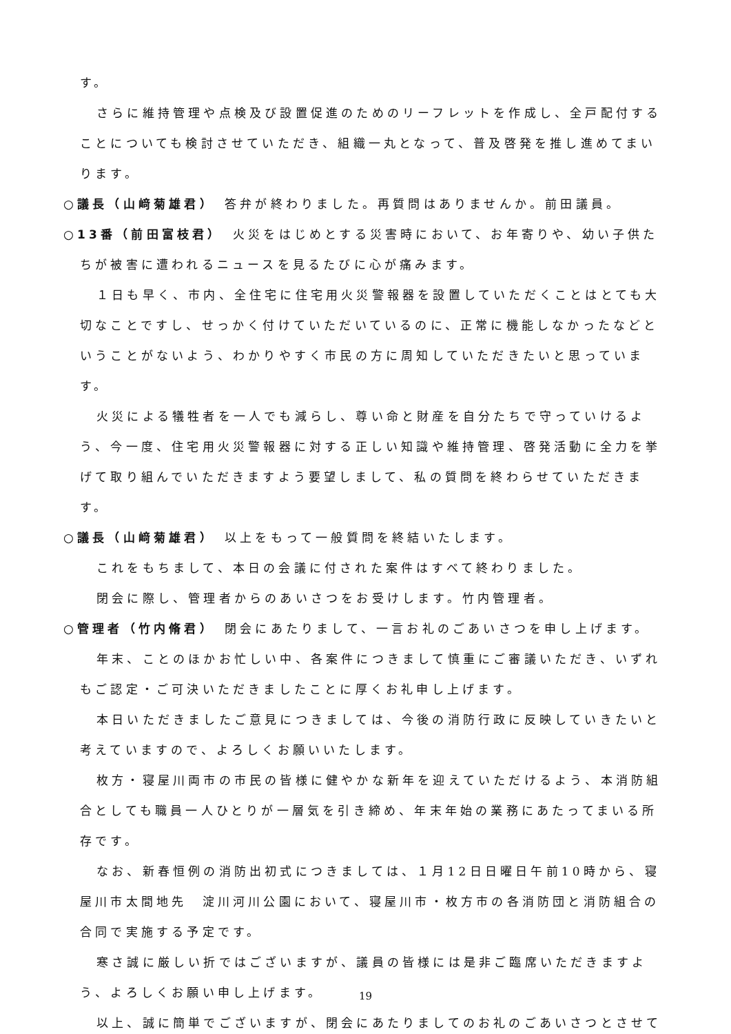す。
さらに維持管理や点検及び設置促進のためのリーフレットを作成し、全戸配付することについても検討させていただき、組織一丸となって、普及啓発を推し進めてまいります。
○議長（山﨑菊雄君）　答弁が終わりました。再質問はありませんか。前田議員。
○13番（前田富枝君）　火災をはじめとする災害時において、お年寄りや、幼い子供たちが被害に遭われるニュースを見るたびに心が痛みます。
１日も早く、市内、全住宅に住宅用火災警報器を設置していただくことはとても大切なことですし、せっかく付けていただいているのに、正常に機能しなかったなどということがないよう、わかりやすく市民の方に周知していただきたいと思っています。
火災による犠牲者を一人でも減らし、尊い命と財産を自分たちで守っていけるよう、今一度、住宅用火災警報器に対する正しい知識や維持管理、啓発活動に全力を挙げて取り組んでいただきますよう要望しまして、私の質問を終わらせていただきます。
○議長（山﨑菊雄君）　以上をもって一般質問を終結いたします。
これをもちまして、本日の会議に付された案件はすべて終わりました。
閉会に際し、管理者からのあいさつをお受けします。竹内管理者。
○管理者（竹内脩君）　閉会にあたりまして、一言お礼のごあいさつを申し上げます。
年末、ことのほかお忙しい中、各案件につきまして慎重にご審議いただき、いずれもご認定・ご可決いただきましたことに厚くお礼申し上げます。
本日いただきましたご意見につきましては、今後の消防行政に反映していきたいと考えていますので、よろしくお願いいたします。
枚方・寝屋川両市の市民の皆様に健やかな新年を迎えていただけるよう、本消防組合としても職員一人ひとりが一層気を引き締め、年末年始の業務にあたってまいる所存です。
なお、新春恒例の消防出初式につきましては、１月12日日曜日午前10時から、寝屋川市太間地先　淀川河川公園において、寝屋川市・枚方市の各消防団と消防組合の合同で実施する予定です。
寒さ誠に厳しい折ではございますが、議員の皆様には是非ご臨席いただきますよう、よろしくお願い申し上げます。
以上、誠に簡単でございますが、閉会にあたりましてのお礼のごあいさつとさせて
19